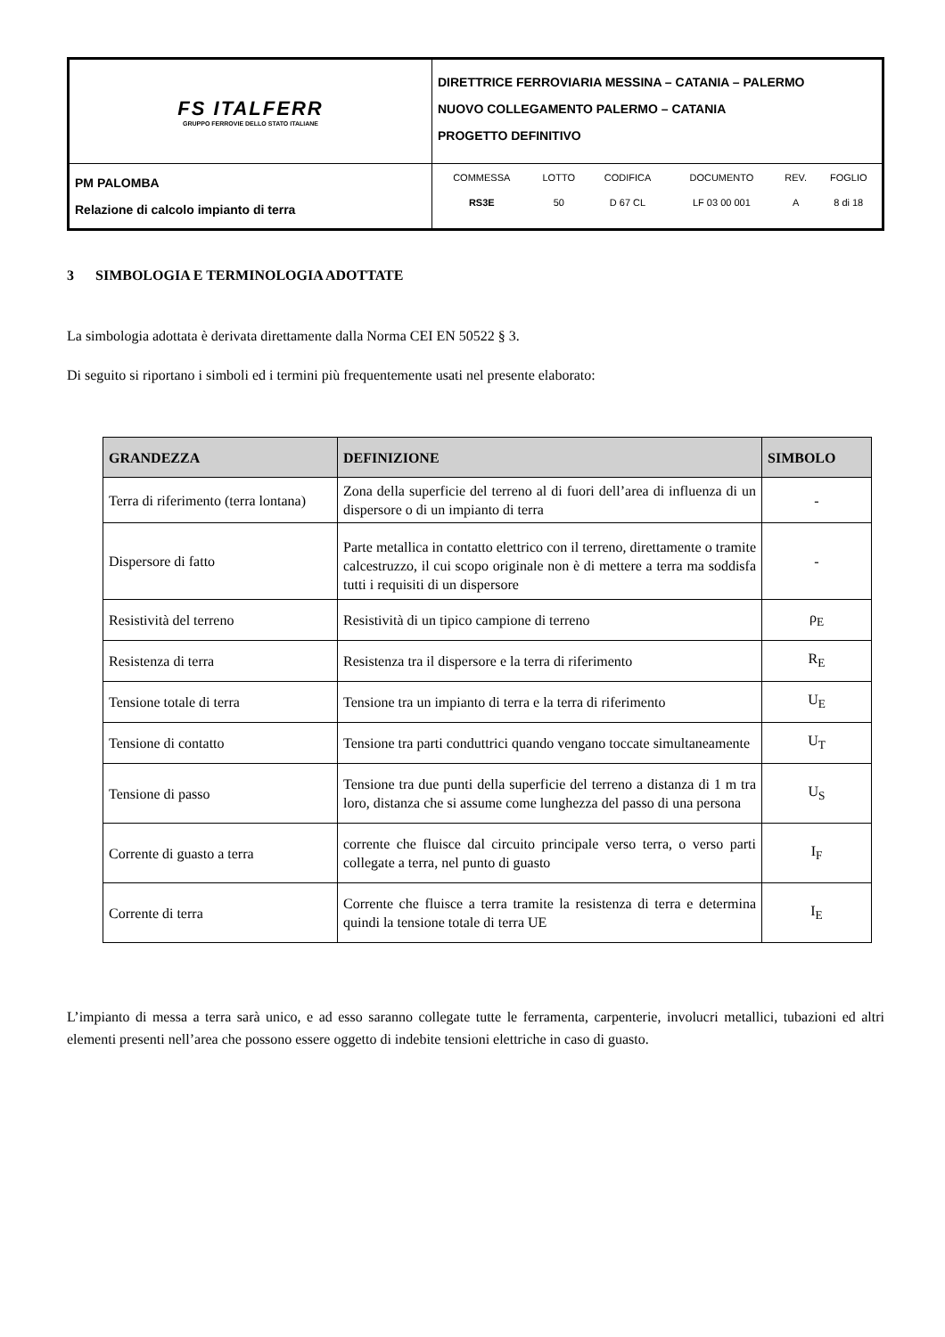| FS ITALFERR GRUPPO FERROVIE DELLO STATO ITALIANE | DIRETTRICE FERROVIARIA MESSINA – CATANIA – PALERMO NUOVO COLLEGAMENTO PALERMO – CATANIA PROGETTO DEFINITIVO |
| PM PALOMBA Relazione di calcolo impianto di terra | / COMMESSA / LOTTO / CODIFICA / DOCUMENTO / REV. / FOGLIO / / RS3E / 50 / D 67 CL / LF 03 00 001 / A / 8 di 18 / |
3 SIMBOLOGIA E TERMINOLOGIA ADOTTATE
La simbologia adottata è derivata direttamente dalla Norma CEI EN 50522 § 3.
Di seguito si riportano i simboli ed i termini più frequentemente usati nel presente elaborato:
| GRANDEZZA | DEFINIZIONE | SIMBOLO |
| --- | --- | --- |
| Terra di riferimento (terra lontana) | Zona della superficie del terreno al di fuori dell’area di influenza di un dispersore o di un impianto di terra | - |
| Dispersore di fatto | Parte metallica in contatto elettrico con il terreno, direttamente o tramite calcestruzzo, il cui scopo originale non è di mettere a terra ma soddisfa tutti i requisiti di un dispersore | - |
| Resistività del terreno | Resistività di un tipico campione di terreno | ρ<sub>E</sub> |
| Resistenza di terra | Resistenza tra il dispersore e la terra di riferimento | R<sub>E</sub> |
| Tensione totale di terra | Tensione tra un impianto di terra e la terra di riferimento | U<sub>E</sub> |
| Tensione di contatto | Tensione tra parti conduttrici quando vengano toccate simultaneamente | U<sub>T</sub> |
| Tensione di passo | Tensione tra due punti della superficie del terreno a distanza di 1 m tra loro, distanza che si assume come lunghezza del passo di una persona | U<sub>S</sub> |
| Corrente di guasto a terra | corrente che fluisce dal circuito principale verso terra, o verso parti collegate a terra, nel punto di guasto | I<sub>F</sub> |
| Corrente di terra | Corrente che fluisce a terra tramite la resistenza di terra e determina quindi la tensione totale di terra UE | I<sub>E</sub> |
L’impianto di messa a terra sarà unico, e ad esso saranno collegate tutte le ferramenta, carpenterie, involucri metallici, tubazioni ed altri elementi presenti nell’area che possono essere oggetto di indebite tensioni elettriche in caso di guasto.